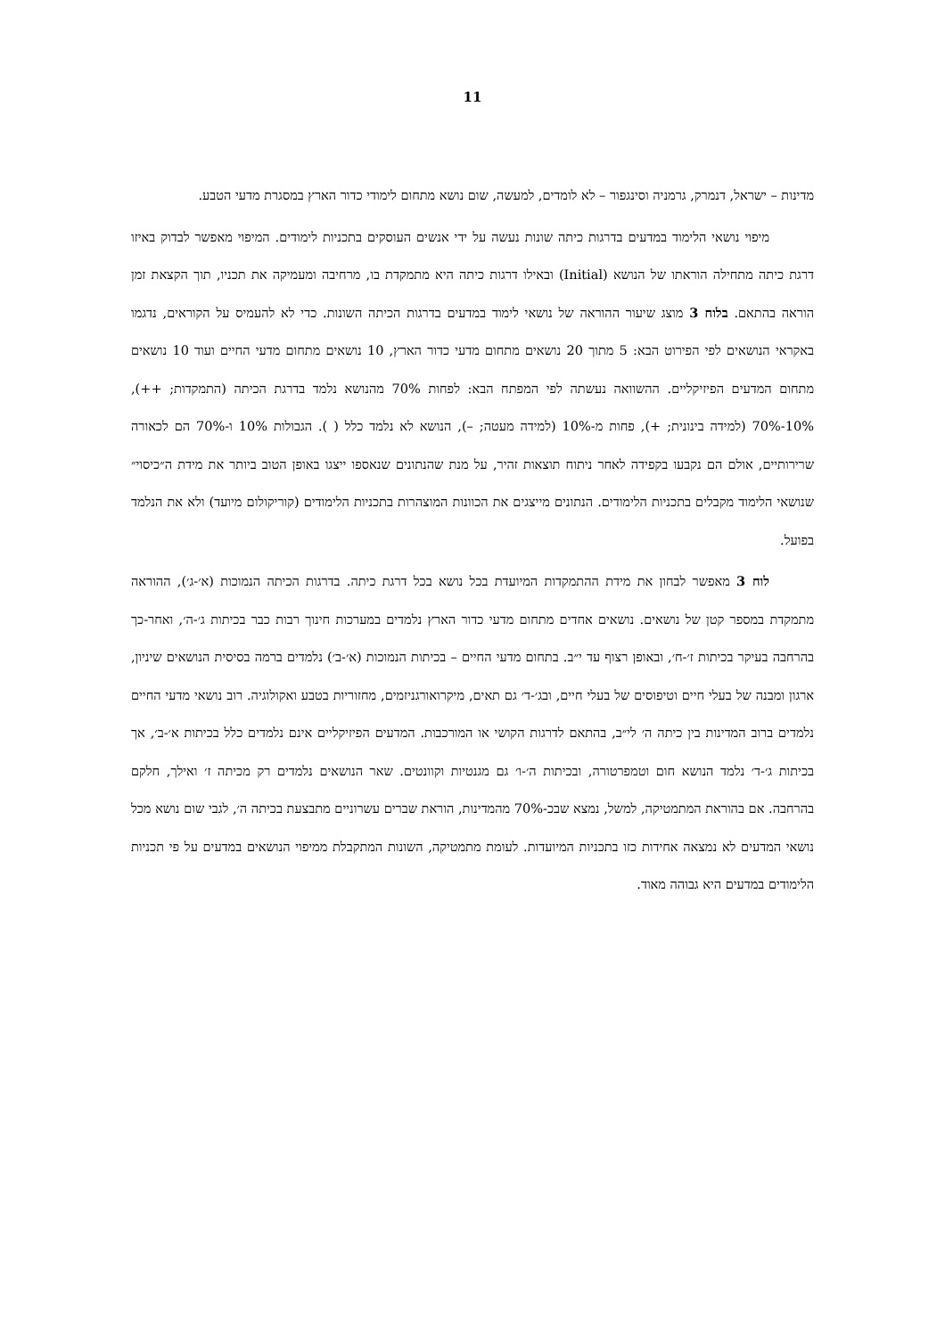11
מדינות – ישראל, דנמרק, גרמניה וסינגפור – לא לומדים, למעשה, שום נושא מתחום לימודי כדור הארץ במסגרת מדעי הטבע.
מיפוי נושאי הלימוד במדעים בדרגות כיתה שונות נעשה על ידי אנשים העוסקים בתכניות לימודים. המיפוי מאפשר לבדוק באיזו דרגת כיתה מתחילה הוראתו של הנושא (Initial) ובאילו דרגות כיתה היא מתמקדת בו, מרחיבה ומעמיקה את תכניו, תוך הקצאת זמן הוראה בהתאם. בלוח 3 מוצג שיעור ההוראה של נושאי לימוד במדעים בדרגות הכיתה השונות. כדי לא להעמיס על הקוראים, נדגמו באקראי הנושאים לפי הפירוט הבא: 5 מתוך 20 נושאים מתחום מדעי כדור הארץ, 10 נושאים מתחום מדעי החיים ועוד 10 נושאים מתחום המדעים הפיזיקליים. ההשוואה נעשתה לפי המפתח הבא: לפחות 70% מהנושא נלמד בדרגת הכיתה (התמקדות; ++), 10%-70% (למידה בינונית; +), פחות מ-10% (למידה מעטה; –), הנושא לא נלמד כלל ( ). הגבולות 10% ו-70% הם לכאורה שרירותיים, אולם הם נקבעו בקפידה לאחר ניתוח תוצאות זהיר, על מנת שהנתונים שנאספו ייצגו באופן הטוב ביותר את מידת ה״כיסוי״ שנושאי הלימוד מקבלים בתכניות הלימודים. הנתונים מייצגים את הכוונות המוצהרות בתכניות הלימודים (קוריקולום מיועד) ולא את הנלמד בפועל.
לוח 3 מאפשר לבחון את מידת ההתמקדות המיועדת בכל נושא בכל דרגת כיתה. בדרגות הכיתה הנמוכות (א׳-ג׳), ההוראה מתמקדת במספר קטן של נושאים. נושאים אחדים מתחום מדעי כדור הארץ נלמדים במערכות חינוך רבות כבר בכיתות ג׳-ה׳, ואחר-כך בהרחבה בעיקר בכיתות ז׳-ח׳, ובאופן רצוף עד י״ב. בתחום מדעי החיים – בכיתות הנמוכות (א׳-ב׳) נלמדים ברמה בסיסית הנושאים שיניון, ארגון ומבנה של בעלי חיים וטיפוסים של בעלי חיים, ובג׳-ד׳ גם תאים, מיקרואורגניזמים, מחזוריות בטבע ואקולוגיה. רוב נושאי מדעי החיים נלמדים ברוב המדינות בין כיתה ה׳ לי״ב, בהתאם לדרגות הקושי או המורכבות. המדעים הפיזיקליים אינם נלמדים כלל בכיתות א׳-ב׳, אך בכיתות ג׳-ד׳ נלמד הנושא חום וטמפרטורה, ובכיתות ה׳-ו׳ גם מגנטיות וקוונטים. שאר הנושאים נלמדים רק מכיתה ז׳ ואילך, חלקם בהרחבה. אם בהוראת המתמטיקה, למשל, נמצא שבכ-70% מהמדינות, הוראת שברים עשרוניים מתבצעת בכיתה ה׳, לגבי שום נושא מכל נושאי המדעים לא נמצאה אחידות כזו בתכניות המיועדות. לעומת מתמטיקה, השונות המתקבלת ממיפוי הנושאים במדעים על פי תכניות הלימודים במדעים היא גבוהה מאוד.